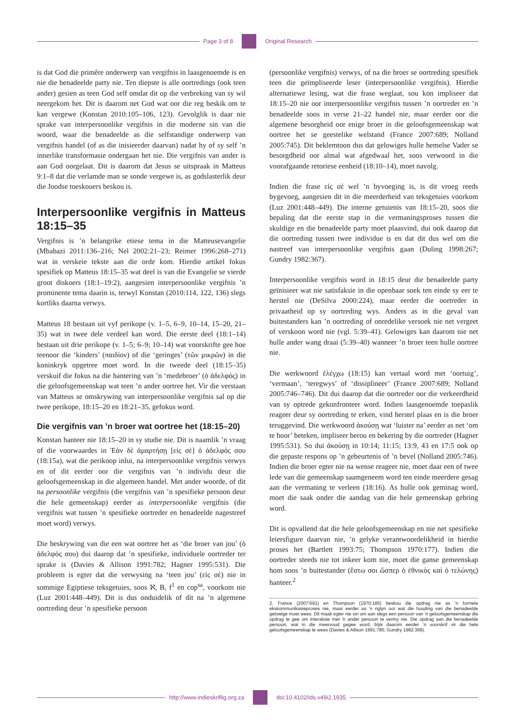Page 3 of 8 Original Research
is dat God die primêre onderwerp van vergifnis in laasgenoemde is en nie die benadeelde party nie. Ten diepste is alle oortredings (ook teen ander) gesien as teen God self omdat dit op die verbreking van sy wil neergekom het. Dit is daarom net God wat oor die reg beskik om te kan vergewe (Konstan 2010:105–106, 123). Gevolglik is daar nie sprake van interpersoonlike vergifnis in die moderne sin van die woord, waar die benadeelde as die selfstandige onderwerp van vergifnis handel (of as die inisieerder daarvan) nadat hy of sy self ’n innerlike transformasie ondergaan het nie. Die vergifnis van ander is aan God oorgelaat. Dit is daarom dat Jesus se uitspraak in Matteus 9:1–8 dat die verlamde man se sonde vergewe is, as godslasterlik deur die Joodse toeskouers beskou is.
Interpersoonlike vergifnis in Matteus 18:15–35
Vergifnis is ’n belangrike etiese tema in die Matteusevangelie (Mbabazi 2011:136–216; Nel 2002:21–23; Reimer 1996:268–271) wat in verskeie tekste aan die orde kom. Hierdie artikel fokus spesifiek op Matteus 18:15–35 wat deel is van die Evangelie se vierde groot diskoers (18:1–19:2), aangesien interpersoonlike vergifnis ’n prominente tema daarin is, terwyl Konstan (2010:114, 122, 136) slegs kortliks daarna verwys.
Matteus 18 bestaan uit vyf perikope (v. 1–5, 6–9, 10–14, 15–20, 21–35) wat in twee dele verdeel kan word. Die eerste deel (18:1–14) bestaan uit drie perikope (v. 1–5; 6–9; 10–14) wat voorskrifte gee hoe teenoor die ‘kinders’ (παιδίον) of die ‘geringes’ (τῶν μικρῶν) in die koninkryk opgetree moet word. In die tweede deel (18:15–35) verskuif die fokus na die hantering van ’n ‘medebroer’ (ὁ ἀδελφός) in die geloofsgemeenskap wat teen ’n ander oortree het. Vir die verstaan van Matteus se omskrywing van interpersoonlike vergifnis sal op die twee perikope, 18:15–20 en 18:21–35, gefokus word.
Die vergifnis van ’n broer wat oortree het (18:15–20)
Konstan hanteer nie 18:15–20 in sy studie nie. Dit is naamlik ’n vraag of die voorwaardes in Ἐὰν δὲ ἁμαρτήσῃ [εἰς σὲ] ὁ ἀδελφός σου (18:15a), wat die perikoop inlui, na interpersoonlike vergifnis verwys en of dit eerder oor die vergifnis van ’n individu deur die geloofsgemeenskap in die algemeen handel. Met ander woorde, of dit na persoonlike vergifnis (die vergifnis van ’n spesifieke persoon deur die hele gemeenskap) eerder as interpersoonlike vergifnis (die vergifnis wat tussen ’n spesifieke oortreder en benadeelde nagestreef moet word) verwys.
Die beskrywing van die een wat oortree het as ‘die broer van jou’ (ὁ ἀδελφός σου) dui daarop dat ’n spesifieke, individuele oortreder ter sprake is (Davies & Allison 1991:782; Hagner 1995:531). Die probleem is egter dat die verwysing na ‘teen jou’ (εἰς σὲ) nie in sommige Egiptiese teksgetuies, soos ℵ, B, f<sup>1</sup> en cop<sup>sa</sup>, voorkom nie (Luz 2001:448–449). Dit is dus onduidelik of dit na ’n algemene oortreding deur ’n spesifieke persoon
(persoonlike vergifnis) verwys, of na die broer se oortreding spesifiek teen die geïmpliseerde leser (interpersoonlike vergifnis). Hierdie alternatiewe lesing, wat die frase weglaat, sou kon impliseer dat 18:15–20 nie oor interpersoonlike vergifnis tussen ’n oortreder en ’n benadeelde soos in verse 21–22 handel nie, maar eerder oor die algemene besorgheid oor enige broer in die geloofsgemeenskap wat oortree het se geestelike welstand (France 2007:689; Nolland 2005:745). Dit beklemtoon dus dat gelowiges hulle hemelse Vader se besorgdheid oor almal wat afgedwaal het, soos verwoord in die voorafgaande retoriese eenheid (18:10–14), moet navolg.
Indien die frase εἰς σὲ wel ’n byvoeging is, is dit vroeg reeds bygevoeg, aangesien dit in die meerderheid van teksgetuies voorkom (Luz 2001:448–449). Die interne getuienis van 18:15–20, soos die bepaling dat die eerste stap in die vermaningsproses tussen die skuldige en die benadeelde party moet plaasvind, dui ook daarop dat die oortreding tussen twee individue is en dat dit dus wel om die nastreef van interpersoonlike vergifnis gaan (Duling 1998:267; Gundry 1982:367).
Interpersoonlike vergifnis word in 18:15 deur die benadeelde party geïnisieer wat nie satisfaksie in die openbaar soek ten einde sy eer te herstel nie (DeSilva 2000:224), maar eerder die oortreder in privaatheid op sy oortreding wys. Anders as in die geval van buitestanders kan ’n oortreding of onredelike versoek nie net vergeet of verskoon word nie (vgl. 5:39–41). Gelowiges kan daarom nie net hulle ander wang draai (5:39–40) wanneer ’n broer teen hulle oortree nie.
Die werkwoord ἐλέγχω (18:15) kan vertaal word met ‘oortuig’, ‘vermaan’, ‘teregwys’ of ‘dissiplineer’ (France 2007:689; Nolland 2005:746–746). Dit dui daarop dat die oortreder oor die verkeerdheid van sy optrede gekonfronteer word. Indien laasgenoemde toepaslik reageer deur sy oortreding te erken, vind herstel plaas en is die broer teruggevind. Die werkwoord ἀκούσῃ wat ‘luister na’ eerder as net ‘om te hoor’ beteken, impliseer berou en bekering by die oortreder (Hagner 1995:531). So dui ἀκούσῃ in 10:14; 11:15; 13:9, 43 en 17:5 ook op die gepaste respons op ’n gebeurtenis of ’n bevel (Nolland 2005:746). Indien die broer egter nie na wense reageer nie, moet daar een of twee lede van die gemeenskap saamgeneem word ten einde meerdere gesag aan die vermaning te verleen (18:16). As hulle ook geminag word, moet die saak onder die aandag van die hele gemeenskap gebring word.
Dit is opvallend dat die hele geloofsgemeenskap en nie net spesifieke leiersfigure daarvan nie, ’n gelyke verantwoordelikheid in hierdie proses het (Bartlett 1993:75; Thompson 1970:177). Indien die oortreder steeds nie tot inkeer kom nie, moet die ganse gemeenskap hom soos ’n buitestander (ἔστω σοι ὥσπερ ὁ ἐθνικὸς καὶ ὁ τελώνης) hanteer.<sup>2</sup>
2. France (2007:691) en Thompson (1970:185) beskou die opdrag nie as ’n formele ekskommunikasieproses nie, maar eerder as ’n riglyn oor wat die houding van die benadeelde gelowige moet wees. Dit maak egter nie sin om aan slegs een persoon van ’n geloofsgemeenskap die opdrag te gee om interaksie met ’n ander persoon te vermy nie. Die opdrag aan die benadeelde persoon, wat in die meervoud gegee word, blyk daarom eerder ’n voorskrif vir die hele geloofsgemeenskap te wees (Davies & Allison 1991:785; Gundry 1982:368).
http://www.indieskriflig.org.za
doi:10.4102/ids.v49i2.1935